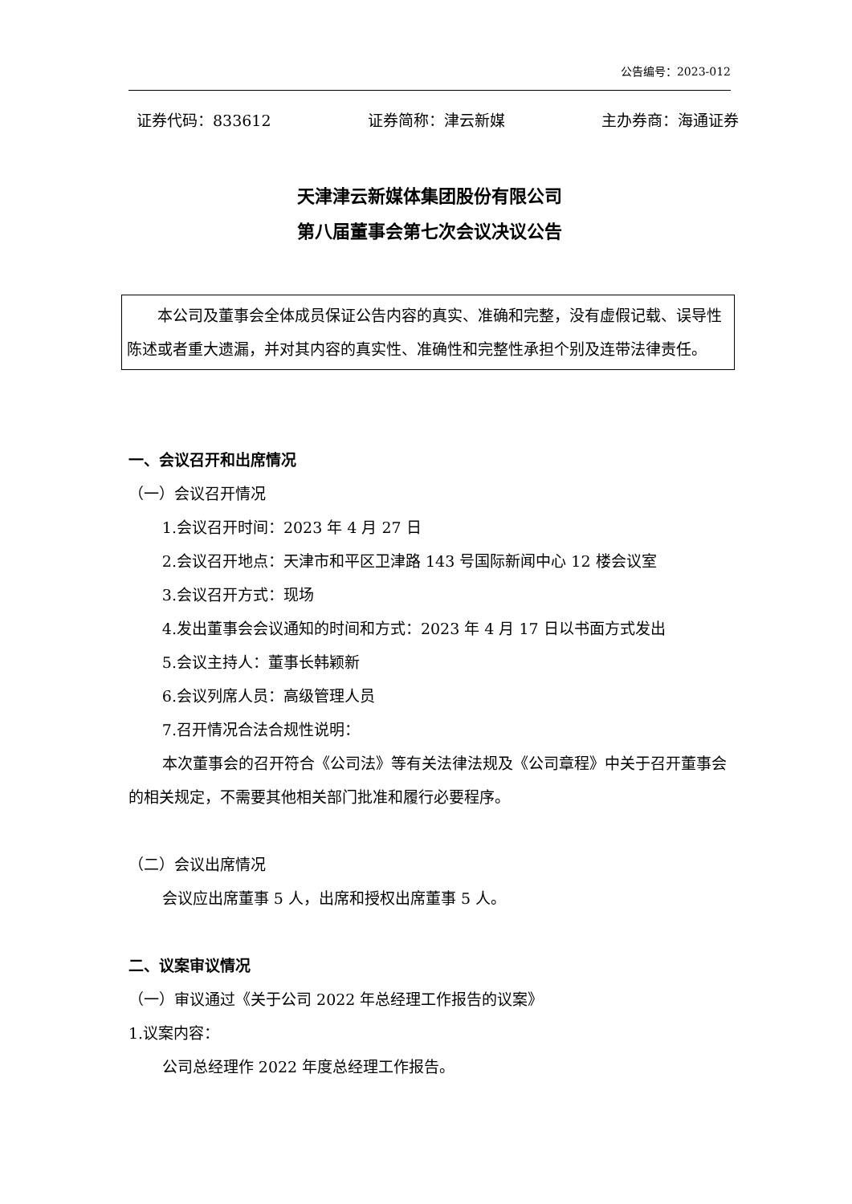公告编号：2023-012
证券代码：833612 证券简称：津云新媒 主办券商：海通证券
天津津云新媒体集团股份有限公司
第八届董事会第七次会议决议公告
本公司及董事会全体成员保证公告内容的真实、准确和完整，没有虚假记载、误导性陈述或者重大遗漏，并对其内容的真实性、准确性和完整性承担个别及连带法律责任。
一、会议召开和出席情况
（一）会议召开情况
1.会议召开时间：2023 年 4 月 27 日
2.会议召开地点：天津市和平区卫津路 143 号国际新闻中心 12 楼会议室
3.会议召开方式：现场
4.发出董事会会议通知的时间和方式：2023 年 4 月 17 日以书面方式发出
5.会议主持人：董事长韩颖新
6.会议列席人员：高级管理人员
7.召开情况合法合规性说明：
本次董事会的召开符合《公司法》等有关法律法规及《公司章程》中关于召开董事会的相关规定，不需要其他相关部门批准和履行必要程序。
（二）会议出席情况
会议应出席董事 5 人，出席和授权出席董事 5 人。
二、议案审议情况
（一）审议通过《关于公司 2022 年总经理工作报告的议案》
1.议案内容：
公司总经理作 2022 年度总经理工作报告。